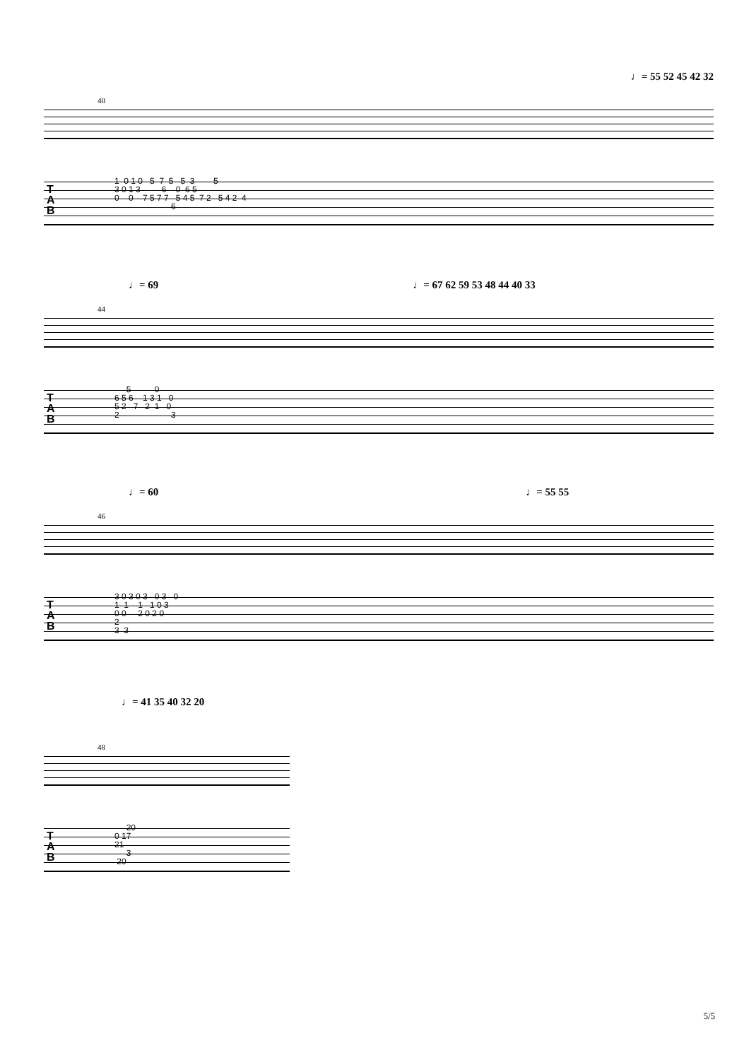♩= 55 52 45 42 32
40
T
A
B
1 0 1 0 5 7 5 5 3 5 3 0 1 3 6 0 6 5 0 0 7 5 7 7 5 4 5 7 2 5 4 2 4 6
♩= 69 ♩= 67 62 59 53 48 44 40 33
44
T
A
B
5 0 6 5 6 1 3 1 0 5 2 7 2 1 0 2 3
♩= 60 ♩= 55 55
46
T
A
B
3 0 3 0 3 0 3 0 1 1 1 1 0 3 0 0 2 0 2 0 2 3 3
♩= 41 35 40 32 20
48
T
A
B
20 0 17 21 3 20
5/5